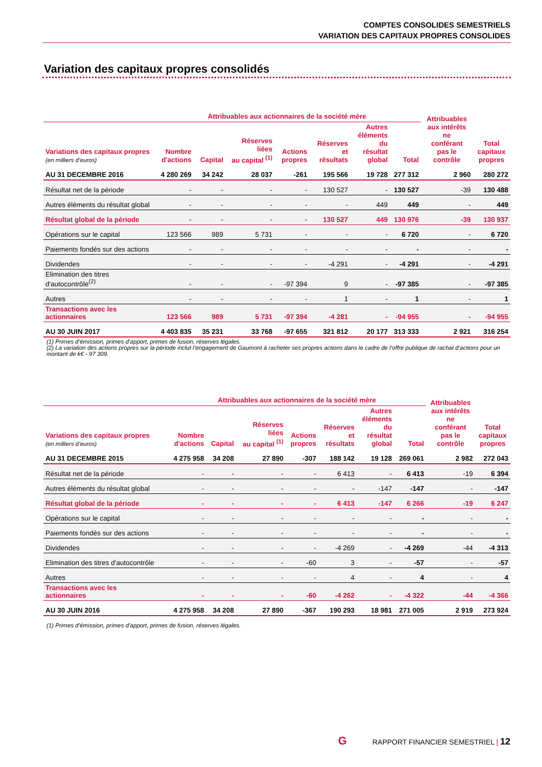COMPTES CONSOLIDES SEMESTRIELS
VARIATION DES CAPITAUX PROPRES CONSOLIDES
Variation des capitaux propres consolidés
| | Attribuables aux actionnaires de la société mère | | | | | | | Attribuables aux intérêts ne conférant pas le contrôle | Total capitaux propres |
| --- | --- | --- | --- | --- | --- | --- | --- | --- | --- |
| Variations des capitaux propres (en milliers d’euros) | Nombre d'actions | Capital | Réserves liées au capital <sup>(1)</sup> | Actions propres | Réserves et résultats | Autres éléments du résultat global | Total | | |
| AU 31 DECEMBRE 2016 | 4 280 269 | 34 242 | 28 037 | -261 | 195 566 | 19 728 | 277 312 | 2 960 | 280 272 |
| Résultat net de la période | - | - | - | - | 130 527 | - | 130 527 | -39 | 130 488 |
| Autres éléments du résultat global | - | - | - | - | - | 449 | 449 | - | 449 |
| Résultat global de la période | - | - | - | - | 130 527 | 449 | 130 976 | -39 | 130 937 |
| Opérations sur le capital | 123 566 | 989 | 5 731 | - | - | - | 6 720 | - | 6 720 |
| Paiements fondés sur des actions | - | - | - | - | - | - | - | - | - |
| Dividendes | - | - | - | - | -4 291 | - | -4 291 | - | -4 291 |
| Elimination des titres d'autocontrôle<sup>(2)</sup> | - | - | - | -97 394 | 9 | - | -97 385 | - | -97 385 |
| Autres | - | - | - | - | 1 | - | 1 | - | 1 |
| Transactions avec les actionnaires | 123 566 | 989 | 5 731 | -97 394 | -4 281 | - | -94 955 | - | -94 955 |
| AU 30 JUIN 2017 | 4 403 835 | 35 231 | 33 768 | -97 655 | 321 812 | 20 177 | 313 333 | 2 921 | 316 254 |
| (1) Primes d’émission, primes d’apport, primes de fusion, réserves légales. (2) La variation des actions propres sur la période inclut l’engagement de Gaumont à racheter ses propres actions dans le cadre de l’offre publique de rachat d’actions pour un montant de k€ - 97 309. | | | | | | | | | |
| | Attribuables aux actionnaires de la société mère | | | | | | | Attribuables aux intérêts ne conférant pas le contrôle | Total capitaux propres |
| --- | --- | --- | --- | --- | --- | --- | --- | --- | --- |
| Variations des capitaux propres (en milliers d’euros) | Nombre d'actions | Capital | Réserves liées au capital <sup>(1)</sup> | Actions propres | Réserves et résultats | Autres éléments du résultat global | Total | | |
| AU 31 DECEMBRE 2015 | 4 275 958 | 34 208 | 27 890 | -307 | 188 142 | 19 128 | 269 061 | 2 982 | 272 043 |
| Résultat net de la période | - | - | - | - | 6 413 | - | 6 413 | -19 | 6 394 |
| Autres éléments du résultat global | - | - | - | - | - | -147 | -147 | - | -147 |
| Résultat global de la période | - | - | - | - | 6 413 | -147 | 6 266 | -19 | 6 247 |
| Opérations sur le capital | - | - | - | - | - | - | - | - | - |
| Paiements fondés sur des actions | - | - | - | - | - | - | - | - | - |
| Dividendes | - | - | - | - | -4 269 | - | -4 269 | -44 | -4 313 |
| Elimination des titres d'autocontrôle | - | - | - | -60 | 3 | - | -57 | - | -57 |
| Autres | - | - | - | - | 4 | - | 4 | - | 4 |
| Transactions avec les actionnaires | - | - | - | -60 | -4 262 | - | -4 322 | -44 | -4 366 |
| AU 30 JUIN 2016 | 4 275 958 | 34 208 | 27 890 | -367 | 190 293 | 18 981 | 271 005 | 2 919 | 273 924 |
| (1) Primes d’émission, primes d’apport, primes de fusion, réserves légales. | | | | | | | | | |
G RAPPORT FINANCIER SEMESTRIEL | 12